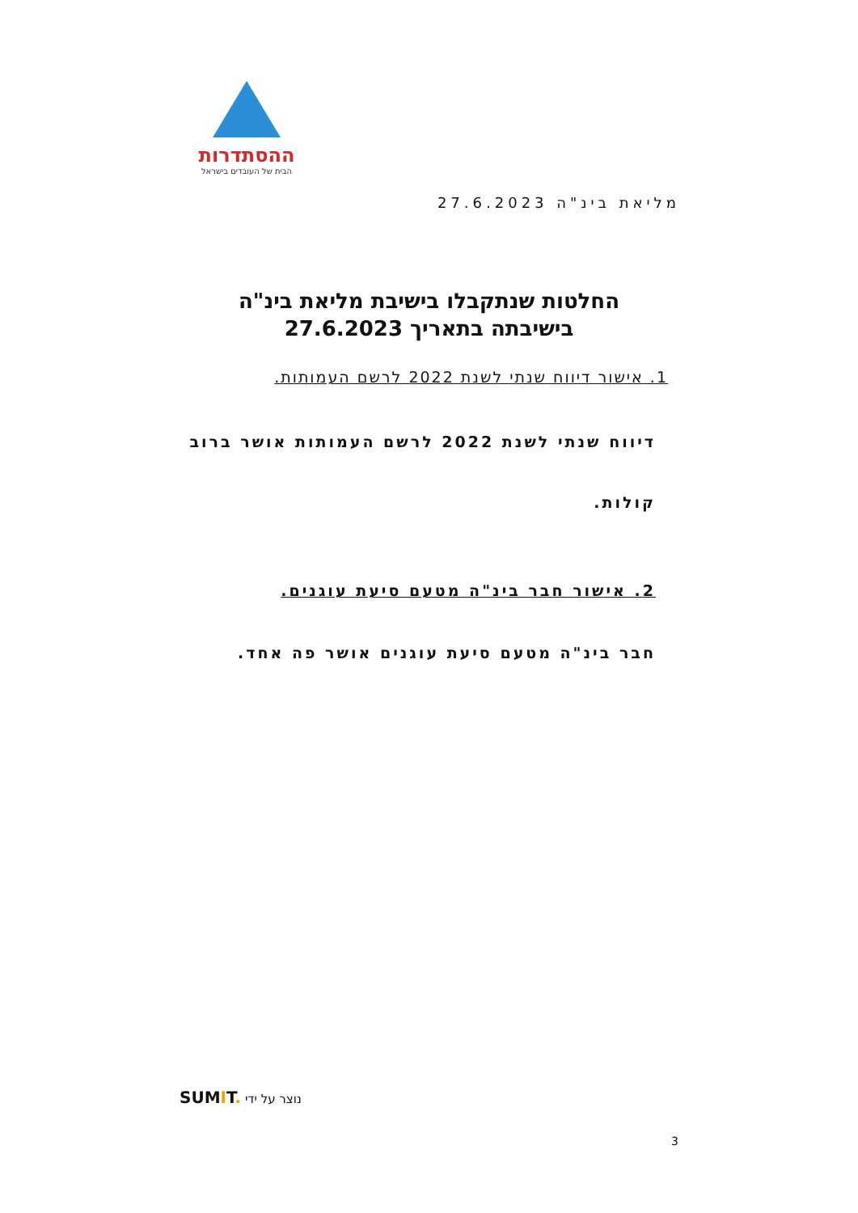ההסתדרות
הבית של העובדים בישראל
מליאת בינ"ה 27.6.2023
החלטות שנתקבלו בישיבת מליאת בינ"ה
בישיבתה בתאריך 27.6.2023
1. אישור דיווח שנתי לשנת 2022 לרשם העמותות.
דיווח שנתי לשנת 2022 לרשם העמותות אושר ברוב קולות.
2. אישור חבר בינ"ה מטעם סיעת עוגנים.
חבר בינ"ה מטעם סיעת עוגנים אושר פה אחד.
SUMIT. נוצר על ידי
3